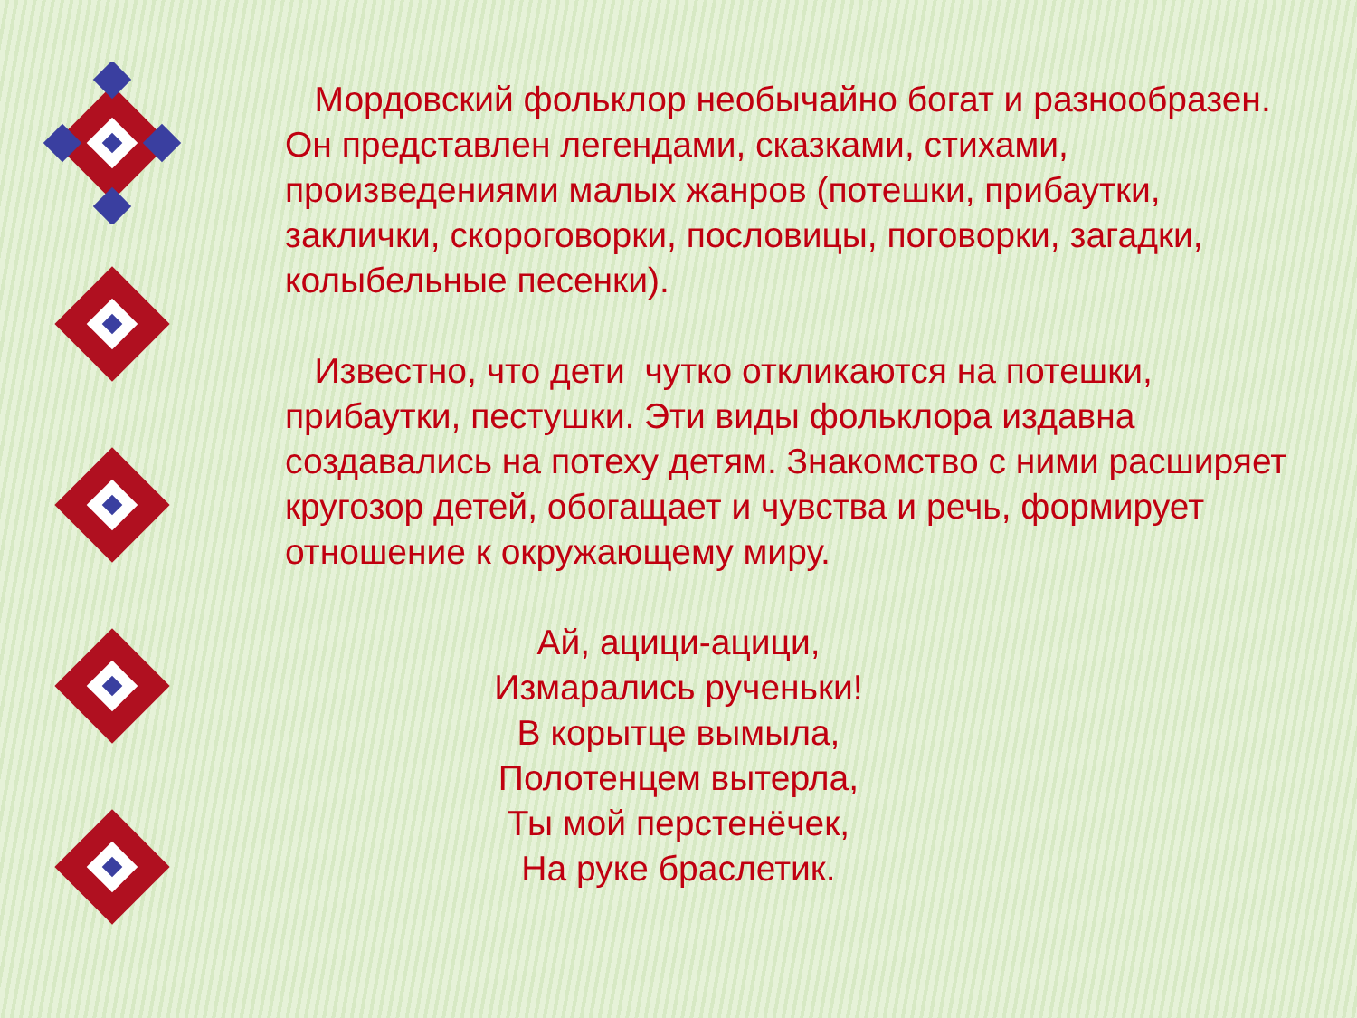Мордовский фольклор необычайно богат и разнообразен. Он представлен легендами, сказками, стихами, произведениями малых жанров (потешки, прибаутки, заклички, скороговорки, пословицы, поговорки, загадки, колыбельные песенки).
Известно, что дети чутко откликаются на потешки, прибаутки, пестушки. Эти виды фольклора издавна создавались на потеху детям. Знакомство с ними расширяет кругозор детей, обогащает и чувства и речь, формирует отношение к окружающему миру.
Ай, ацици-ацици,
Измарались рученьки!
В корытце вымыла,
Полотенцем вытерла,
Ты мой перстенёчек,
На руке браслетик.